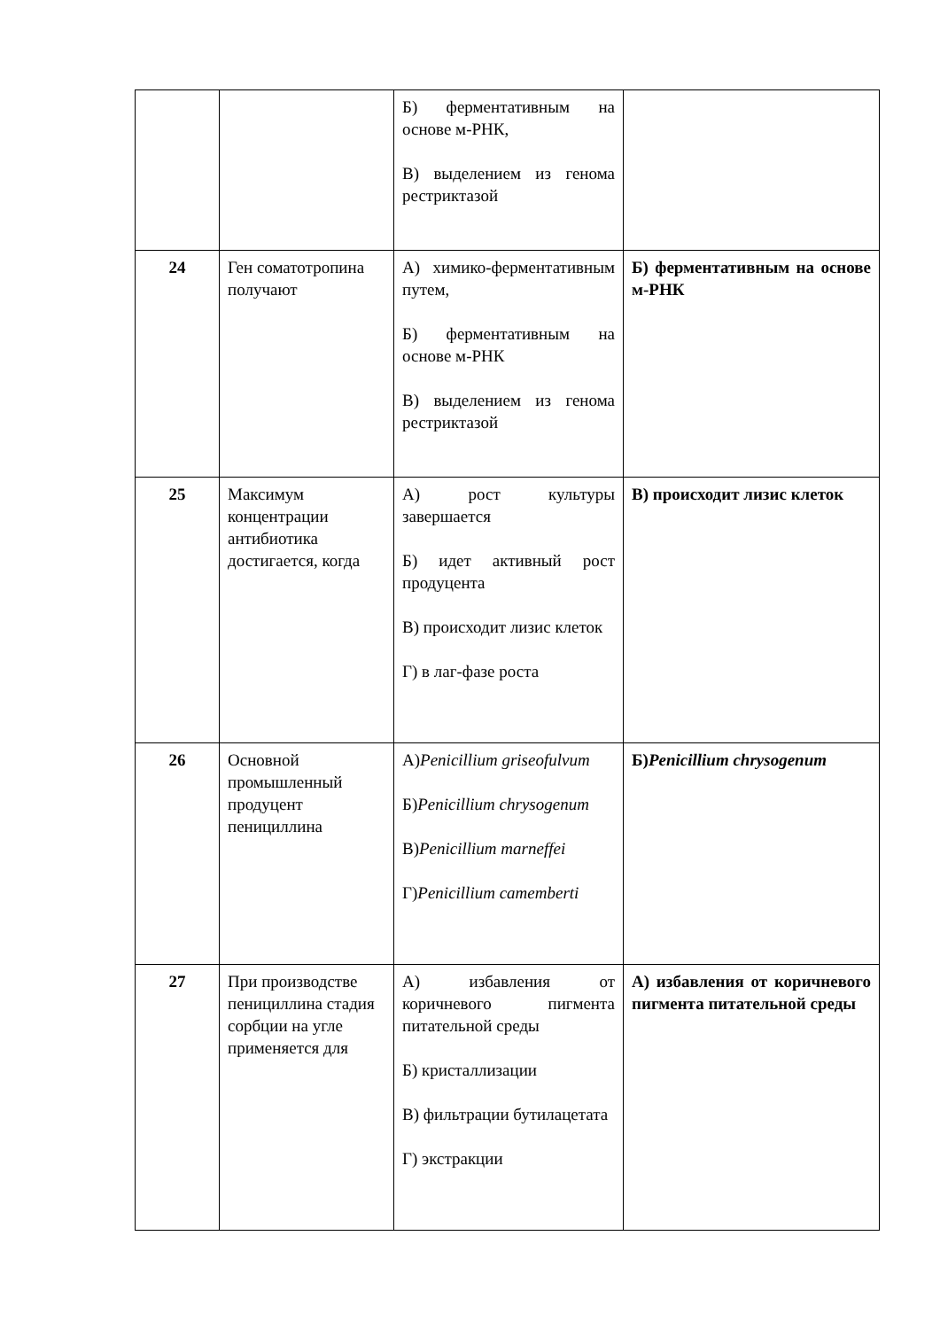| | | Б) ферментативным на основе м-РНК, В) выделением из генома рестриктазой | |
| 24 | Ген соматотропина получают | А) химико-ферментативным путем, Б) ферментативным на основе м-РНК В) выделением из генома рестриктазой | Б) ферментативным на основе м-РНК |
| 25 | Максимум концентрации антибиотика достигается, когда | А) рост культуры завершается Б) идет активный рост продуцента В) происходит лизис клеток Г) в лаг-фазе роста | В) происходит лизис клеток |
| 26 | Основной промышленный продуцент пенициллина | А) Penicillium griseofulvum Б) Penicillium chrysogenum В) Penicillium marneffei Г) Penicillium camemberti | Б) Penicillium chrysogenum |
| 27 | При производстве пенициллина стадия сорбции на угле применяется для | А) избавления от коричневого пигмента питательной среды Б) кристаллизации В) фильтрации бутилацетата Г) экстракции | А) избавления от коричневого пигмента питательной среды |